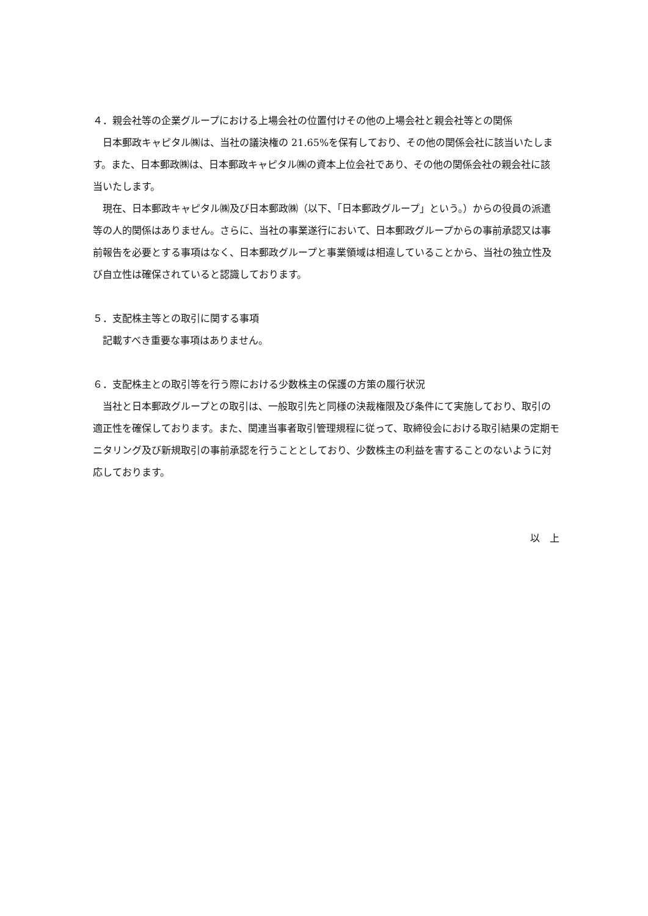４．親会社等の企業グループにおける上場会社の位置付けその他の上場会社と親会社等との関係
日本郵政キャピタル㈱は、当社の議決権の 21.65%を保有しており、その他の関係会社に該当いたします。また、日本郵政㈱は、日本郵政キャピタル㈱の資本上位会社であり、その他の関係会社の親会社に該当いたします。
現在、日本郵政キャピタル㈱及び日本郵政㈱（以下、「日本郵政グループ」という。）からの役員の派遣等の人的関係はありません。さらに、当社の事業遂行において、日本郵政グループからの事前承認又は事前報告を必要とする事項はなく、日本郵政グループと事業領域は相違していることから、当社の独立性及び自立性は確保されていると認識しております。
５．支配株主等との取引に関する事項
記載すべき重要な事項はありません。
６．支配株主との取引等を行う際における少数株主の保護の方策の履行状況
当社と日本郵政グループとの取引は、一般取引先と同様の決裁権限及び条件にて実施しており、取引の適正性を確保しております。また、関連当事者取引管理規程に従って、取締役会における取引結果の定期モニタリング及び新規取引の事前承認を行うこととしており、少数株主の利益を害することのないように対応しております。
以　上